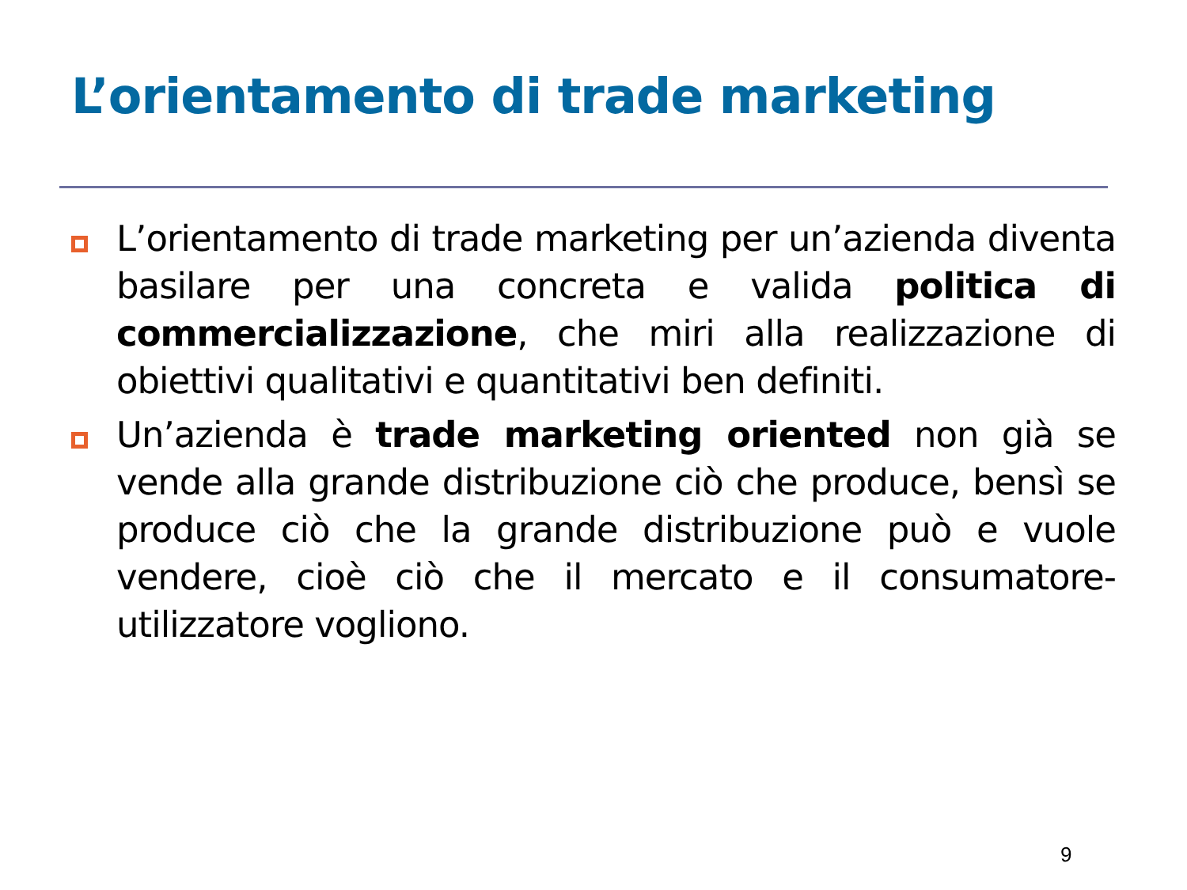L’orientamento di trade marketing
L’orientamento di trade marketing per un’azienda diventa basilare per una concreta e valida politica di commercializzazione, che miri alla realizzazione di obiettivi qualitativi e quantitativi ben definiti.
Un’azienda è trade marketing oriented non già se vende alla grande distribuzione ciò che produce, bensì se produce ciò che la grande distribuzione può e vuole vendere, cioè ciò che il mercato e il consumatore-utilizzatore vogliono.
9